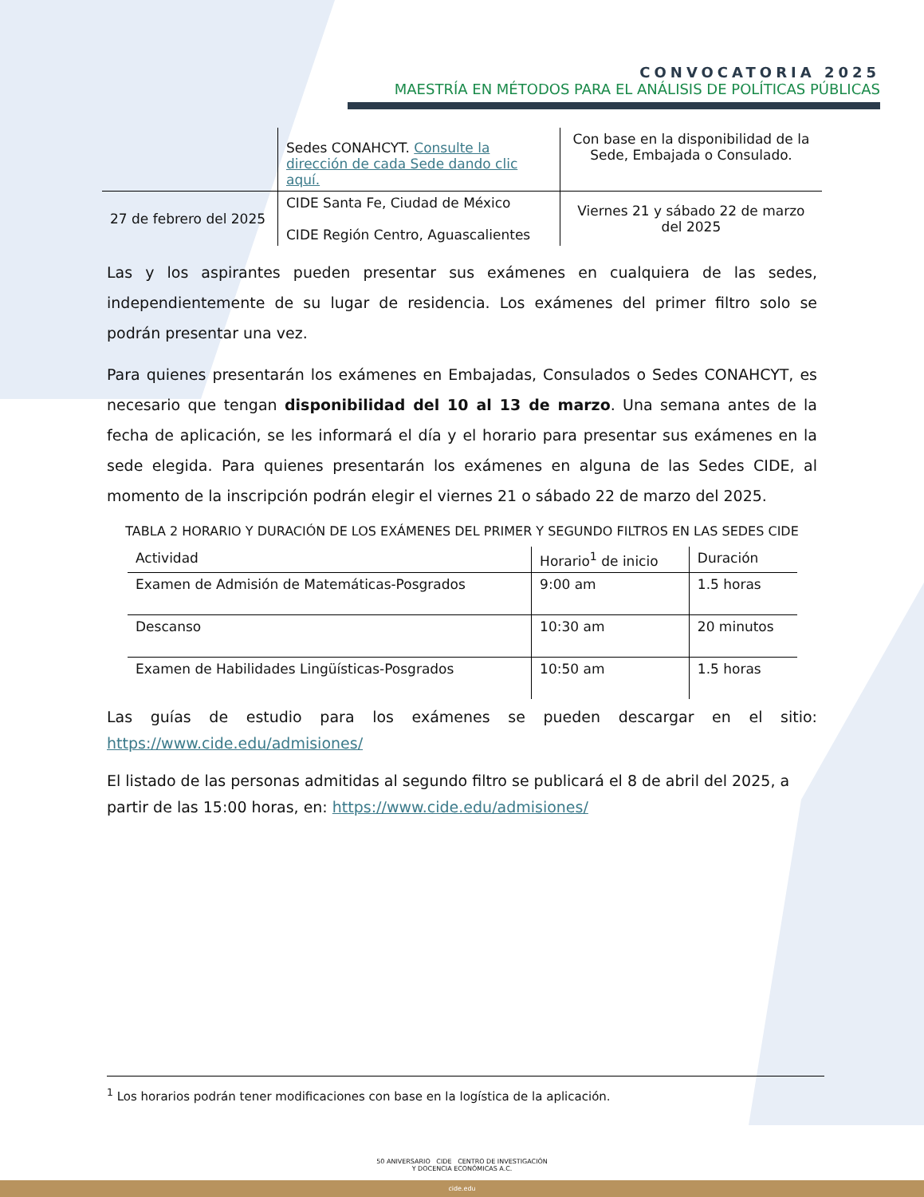CONVOCATORIA 2025
MAESTRÍA EN MÉTODOS PARA EL ANÁLISIS DE POLÍTICAS PÚBLICAS
| | Sedes CONAHCYT. Consulte la dirección de cada Sede dando clic aquí. | Con base en la disponibilidad de la Sede, Embajada o Consulado. |
| 27 de febrero del 2025 | CIDE Santa Fe, Ciudad de México CIDE Región Centro, Aguascalientes | Viernes 21 y sábado 22 de marzo del 2025 |
Las y los aspirantes pueden presentar sus exámenes en cualquiera de las sedes, independientemente de su lugar de residencia. Los exámenes del primer filtro solo se podrán presentar una vez.
Para quienes presentarán los exámenes en Embajadas, Consulados o Sedes CONAHCYT, es necesario que tengan disponibilidad del 10 al 13 de marzo. Una semana antes de la fecha de aplicación, se les informará el día y el horario para presentar sus exámenes en la sede elegida. Para quienes presentarán los exámenes en alguna de las Sedes CIDE, al momento de la inscripción podrán elegir el viernes 21 o sábado 22 de marzo del 2025.
TABLA 2 HORARIO Y DURACIÓN DE LOS EXÁMENES DEL PRIMER Y SEGUNDO FILTROS EN LAS SEDES CIDE
| Actividad | Horario<sup>1</sup> de inicio | Duración |
| --- | --- | --- |
| Examen de Admisión de Matemáticas-Posgrados | 9:00 am | 1.5 horas |
| Descanso | 10:30 am | 20 minutos |
| Examen de Habilidades Lingüísticas-Posgrados | 10:50 am | 1.5 horas |
Las guías de estudio para los exámenes se pueden descargar en el sitio: https://www.cide.edu/admisiones/
El listado de las personas admitidas al segundo filtro se publicará el 8 de abril del 2025, a partir de las 15:00 horas, en: https://www.cide.edu/admisiones/
<sup>1</sup> Los horarios podrán tener modificaciones con base en la logística de la aplicación.
50 ANIVERSARIO CIDE CENTRO DE INVESTIGACIÓN
Y DOCENCIA ECONÓMICAS A.C.
cide.edu